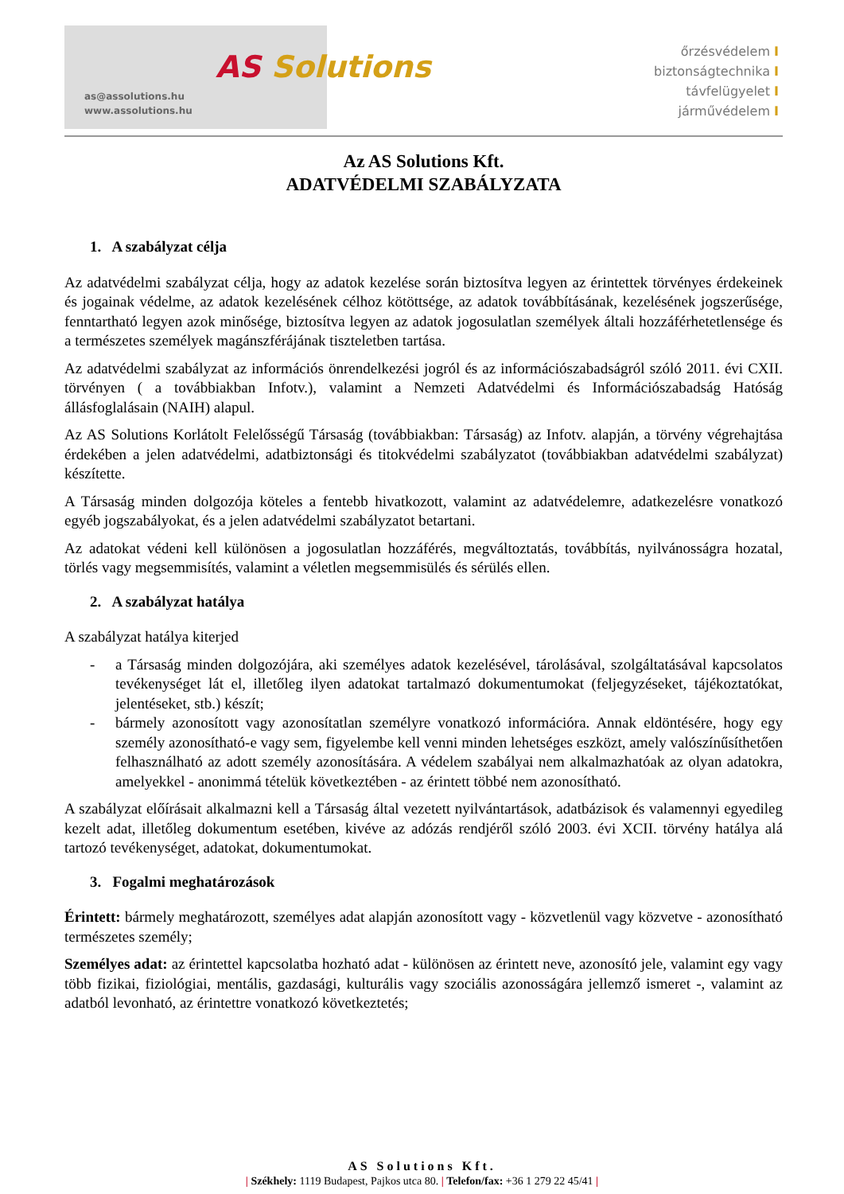AS Solutions
as@assolutions.hu
www.assolutions.hu
őrzésvédelem I
biztonságtechnika I
távfelügyelet I
járművédelem I
Az AS Solutions Kft.
ADATVÉDELMI SZABÁLYZATA
1. A szabályzat célja
Az adatvédelmi szabályzat célja, hogy az adatok kezelése során biztosítva legyen az érintettek törvényes érdekeinek és jogainak védelme, az adatok kezelésének célhoz kötöttsége, az adatok továbbításának, kezelésének jogszerűsége, fenntartható legyen azok minősége, biztosítva legyen az adatok jogosulatlan személyek általi hozzáférhetetlensége és a természetes személyek magánszférájának tiszteletben tartása.
Az adatvédelmi szabályzat az információs önrendelkezési jogról és az információszabadságról szóló 2011. évi CXII. törvényen ( a továbbiakban Infotv.), valamint a Nemzeti Adatvédelmi és Információszabadság Hatóság állásfoglalásain (NAIH) alapul.
Az AS Solutions Korlátolt Felelősségű Társaság (továbbiakban: Társaság) az Infotv. alapján, a törvény végrehajtása érdekében a jelen adatvédelmi, adatbiztonsági és titokvédelmi szabályzatot (továbbiakban adatvédelmi szabályzat) készítette.
A Társaság minden dolgozója köteles a fentebb hivatkozott, valamint az adatvédelemre, adatkezelésre vonatkozó egyéb jogszabályokat, és a jelen adatvédelmi szabályzatot betartani.
Az adatokat védeni kell különösen a jogosulatlan hozzáférés, megváltoztatás, továbbítás, nyilvánosságra hozatal, törlés vagy megsemmisítés, valamint a véletlen megsemmisülés és sérülés ellen.
2. A szabályzat hatálya
A szabályzat hatálya kiterjed
- a Társaság minden dolgozójára, aki személyes adatok kezelésével, tárolásával, szolgáltatásával kapcsolatos tevékenységet lát el, illetőleg ilyen adatokat tartalmazó dokumentumokat (feljegyzéseket, tájékoztatókat, jelentéseket, stb.) készít;
- bármely azonosított vagy azonosítatlan személyre vonatkozó információra. Annak eldöntésére, hogy egy személy azonosítható-e vagy sem, figyelembe kell venni minden lehetséges eszközt, amely valószínűsíthetően felhasználható az adott személy azonosítására. A védelem szabályai nem alkalmazhatóak az olyan adatokra, amelyekkel - anonimmá tételük következtében - az érintett többé nem azonosítható.
A szabályzat előírásait alkalmazni kell a Társaság által vezetett nyilvántartások, adatbázisok és valamennyi egyedileg kezelt adat, illetőleg dokumentum esetében, kivéve az adózás rendjéről szóló 2003. évi XCII. törvény hatálya alá tartozó tevékenységet, adatokat, dokumentumokat.
3. Fogalmi meghatározások
Érintett: bármely meghatározott, személyes adat alapján azonosított vagy - közvetlenül vagy közvetve - azonosítható természetes személy;
Személyes adat: az érintettel kapcsolatba hozható adat - különösen az érintett neve, azonosító jele, valamint egy vagy több fizikai, fiziológiai, mentális, gazdasági, kulturális vagy szociális azonosságára jellemző ismeret -, valamint az adatból levonható, az érintettre vonatkozó következtetés;
AS Solutions Kft.
| Székhely: 1119 Budapest, Pajkos utca 80. | Telefon/fax: +36 1 279 22 45/41 |